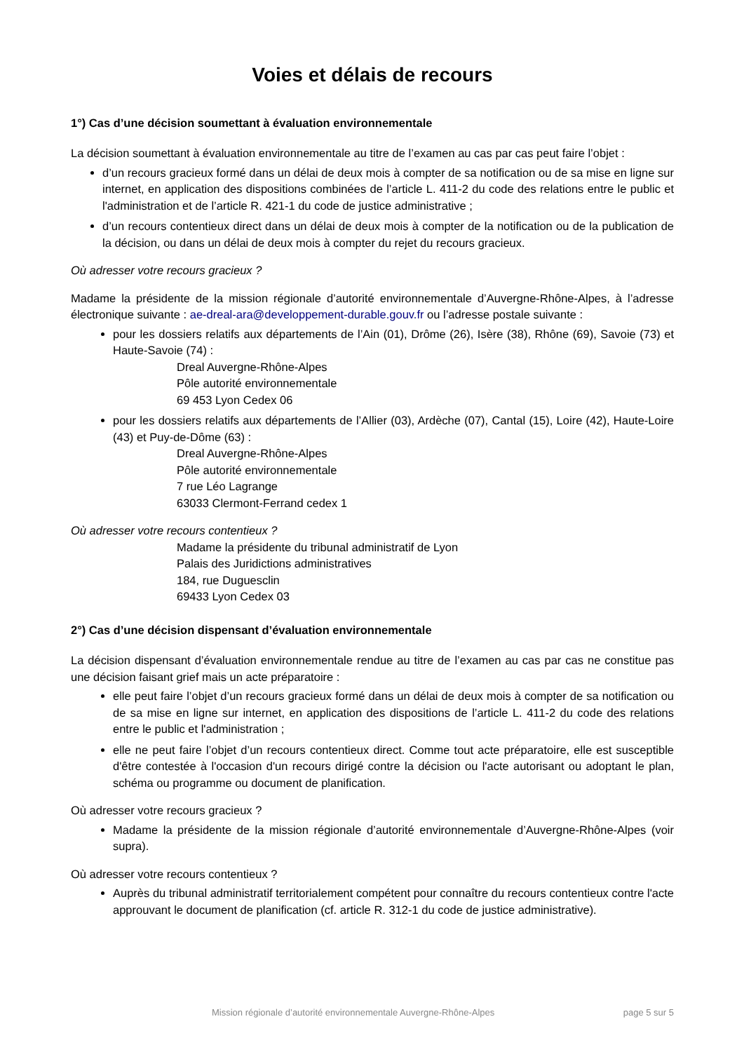Voies et délais de recours
1°) Cas d’une décision soumettant à évaluation environnementale
La décision soumettant à évaluation environnementale au titre de l’examen au cas par cas peut faire l’objet :
d’un recours gracieux formé dans un délai de deux mois à compter de sa notification ou de sa mise en ligne sur internet, en application des dispositions combinées de l’article L. 411-2 du code des relations entre le public et l'administration et de l’article R. 421-1 du code de justice administrative ;
d’un recours contentieux direct dans un délai de deux mois à compter de la notification ou de la publication de la décision, ou dans un délai de deux mois à compter du rejet du recours gracieux.
Où adresser votre recours gracieux ?
Madame la présidente de la mission régionale d’autorité environnementale d’Auvergne-Rhône-Alpes, à l’adresse électronique suivante : ae-dreal-ara@developpement-durable.gouv.fr ou l’adresse postale suivante :
pour les dossiers relatifs aux départements de l’Ain (01), Drôme (26), Isère (38), Rhône (69), Savoie (73) et Haute-Savoie (74) :
Dreal Auvergne-Rhône-Alpes
Pôle autorité environnementale
69 453 Lyon Cedex 06
pour les dossiers relatifs aux départements de l’Allier (03), Ardèche (07), Cantal (15), Loire (42), Haute-Loire (43) et Puy-de-Dôme (63) :
Dreal Auvergne-Rhône-Alpes
Pôle autorité environnementale
7 rue Léo Lagrange
63033 Clermont-Ferrand cedex 1
Où adresser votre recours contentieux ?
Madame la présidente du tribunal administratif de Lyon
Palais des Juridictions administratives
184, rue Duguesclin
69433 Lyon Cedex 03
2°) Cas d’une décision dispensant d’évaluation environnementale
La décision dispensant d’évaluation environnementale rendue au titre de l’examen au cas par cas ne constitue pas une décision faisant grief mais un acte préparatoire :
elle peut faire l’objet d’un recours gracieux formé dans un délai de deux mois à compter de sa notification ou de sa mise en ligne sur internet, en application des dispositions de l’article L. 411-2 du code des relations entre le public et l'administration ;
elle ne peut faire l’objet d’un recours contentieux direct. Comme tout acte préparatoire, elle est susceptible d'être contestée à l'occasion d'un recours dirigé contre la décision ou l'acte autorisant ou adoptant le plan, schéma ou programme ou document de planification.
Où adresser votre recours gracieux ?
Madame la présidente de la mission régionale d’autorité environnementale d’Auvergne-Rhône-Alpes (voir supra).
Où adresser votre recours contentieux ?
Auprès du tribunal administratif territorialement compétent pour connaître du recours contentieux contre l'acte approuvant le document de planification (cf. article R. 312-1 du code de justice administrative).
Mission régionale d’autorité environnementale Auvergne-Rhône-Alpes page 5 sur 5